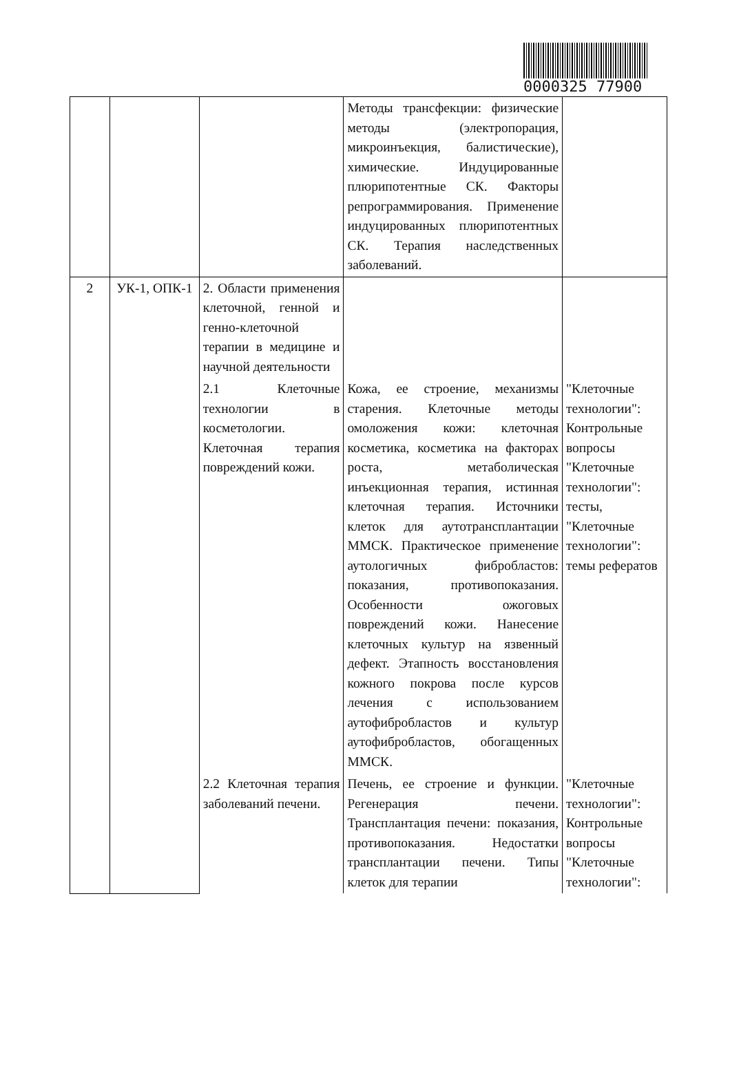0000325 77900
| | | | Методы трансфекции: физические методы (электропорация, микроинъекция, балистические), химические. Индуцированные плюрипотентные СК. Факторы репрограммирования. Применение индуцированных плюрипотентных СК. Терапия наследственных заболеваний. | |
| 2 | УК-1, ОПК-1 | 2. Области применения клеточной, генной и генно-клеточной терапии в медицине и научной деятельности | | |
| | | 2.1 Клеточные технологии в косметологии. Клеточная терапия повреждений кожи. | Кожа, ее строение, механизмы старения. Клеточные методы омоложения кожи: клеточная косметика, косметика на факторах роста, метаболическая инъекционная терапия, истинная клеточная терапия. Источники клеток для аутотрансплантации ММСК. Практическое применение аутологичных фибробластов: показания, противопоказания. Особенности ожоговых повреждений кожи. Нанесение клеточных культур на язвенный дефект. Этапность восстановления кожного покрова после курсов лечения с использованием аутофибробластов и культур аутофибробластов, обогащенных ММСК. | "Клеточные технологии": Контрольные вопросы "Клеточные технологии": тесты, "Клеточные технологии": темы рефератов |
| | | 2.2 Клеточная терапия заболеваний печени. | Печень, ее строение и функции. Регенерация печени. Трансплантация печени: показания, противопоказания. Недостатки трансплантации печени. Типы клеток для терапии | "Клеточные технологии": Контрольные вопросы "Клеточные технологии": |